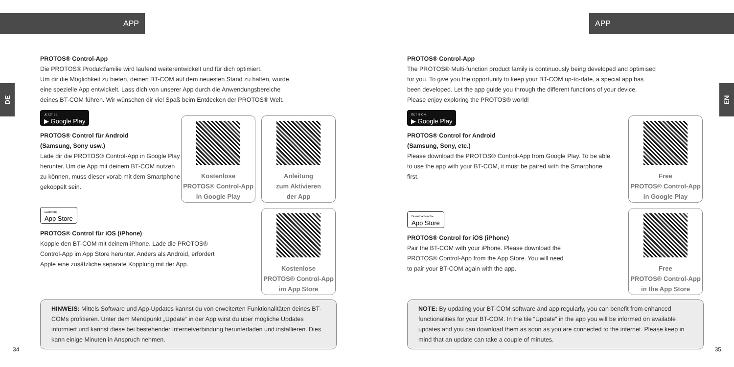APP
DE
PROTOS® Control-App
Die PROTOS® Produktfamilie wird laufend weiterentwickelt und für dich optimiert.
Um dir die Möglichkeit zu bieten, deinen BT-COM auf dem neuesten Stand zu halten, wurde
eine spezielle App entwickelt. Lass dich von unserer App durch die Anwendungsbereiche
deines BT-COM führen. Wir wünschen dir viel Spaß beim Entdecken der PROTOS® Welt.
JETZT BEI ▶ Google Play
PROTOS® Control für Android
(Samsung, Sony usw.)
Lade dir die PROTOS® Control-App in Google Play herunter. Um die App mit deinem BT-COM nutzen zu können, muss dieser vorab mit dem Smartphone gekoppelt sein.
Laden im App Store
PROTOS® Control für iOS (iPhone)
Kopple den BT-COM mit deinem iPhone. Lade die PROTOS®
Control-App im App Store herunter. Anders als Android, erfordert
Apple eine zusätzliche separate Kopplung mit der App.
Kostenlose
PROTOS® Control-App
in Google Play
Anleitung
zum Aktivieren
der App
Kostenlose
PROTOS® Control-App
im App Store
HINWEIS: Mittels Software und App-Updates kannst du von erweiterten Funktionalitäten deines BT-COMs profitieren. Unter dem Menüpunkt „Update“ in der App wirst du über mögliche Updates informiert und kannst diese bei bestehender Internetverbindung herunterladen und installieren. Dies kann einige Minuten in Anspruch nehmen.
34
APP
EN
PROTOS® Control-App
The PROTOS® Multi-function product family is continuously being developed and optimised
for you. To give you the opportunity to keep your BT-COM up-to-date, a special app has
been developed. Let the app guide you through the different functions of your device.
Please enjoy exploring the PROTOS® world!
GET IT ON ▶ Google Play
PROTOS® Control for Android
(Samsung, Sony, etc.)
Please download the PROTOS® Control-App from Google Play. To be able to use the app with your BT-COM, it must be paired with the Smarphone first.
Download on the App Store
PROTOS® Control for iOS (iPhone)
Pair the BT-COM with your iPhone. Please download the
PROTOS® Control-App from the App Store. You will need
to pair your BT-COM again with the app.
Free
PROTOS® Control-App
in Google Play
Free
PROTOS® Control-App
in the App Store
NOTE: By updating your BT-COM software and app regularly, you can benefit from enhanced functionalities for your BT-COM. In the tile “Update” in the app you will be informed on available updates and you can download them as soon as you are connected to the internet. Please keep in mind that an update can take a couple of minutes.
35